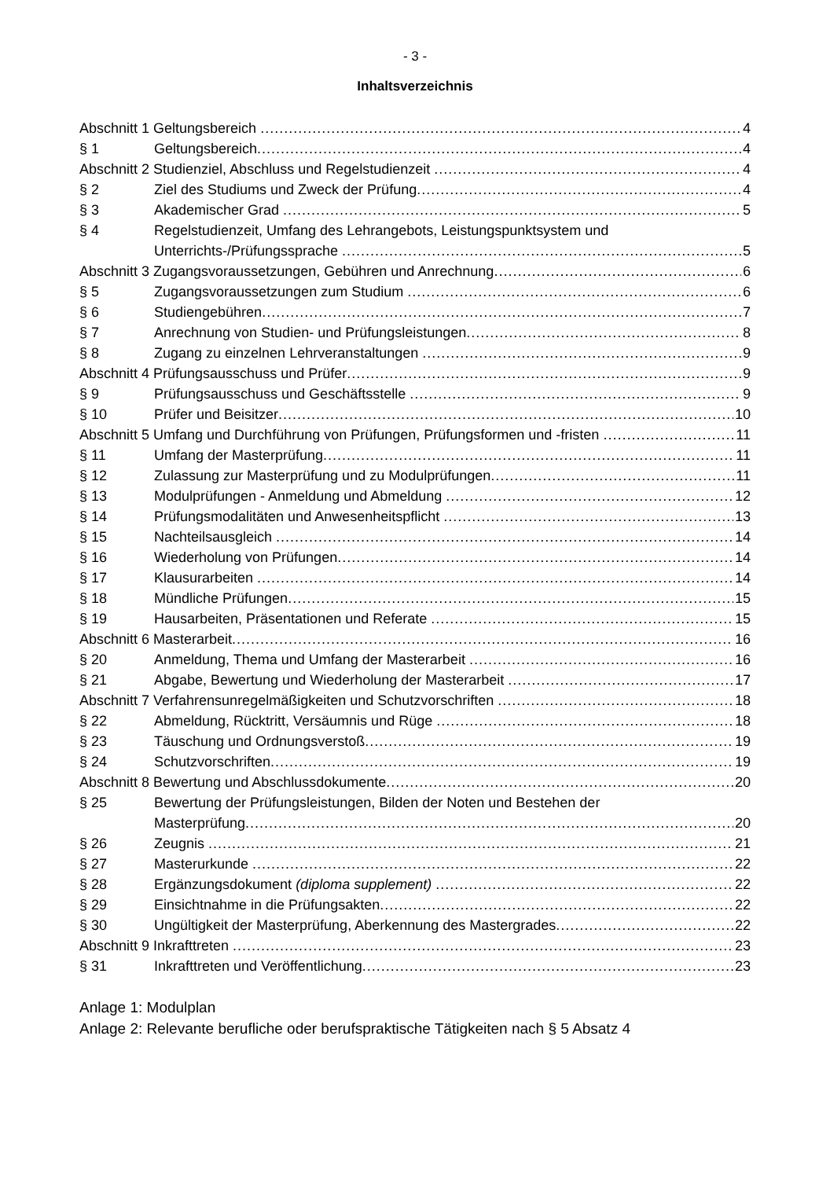- 3 -
Inhaltsverzeichnis
Abschnitt 1 Geltungsbereich 4
§ 1 Geltungsbereich 4
Abschnitt 2 Studienziel, Abschluss und Regelstudienzeit 4
§ 2 Ziel des Studiums und Zweck der Prüfung 4
§ 3 Akademischer Grad 5
§ 4 Regelstudienzeit, Umfang des Lehrangebots, Leistungspunktsystem und
Unterrichts-/Prüfungssprache 5
Abschnitt 3 Zugangsvoraussetzungen, Gebühren und Anrechnung 6
§ 5 Zugangsvoraussetzungen zum Studium 6
§ 6 Studiengebühren 7
§ 7 Anrechnung von Studien- und Prüfungsleistungen 8
§ 8 Zugang zu einzelnen Lehrveranstaltungen 9
Abschnitt 4 Prüfungsausschuss und Prüfer 9
§ 9 Prüfungsausschuss und Geschäftsstelle 9
§ 10 Prüfer und Beisitzer 10
Abschnitt 5 Umfang und Durchführung von Prüfungen, Prüfungsformen und -fristen 11
§ 11 Umfang der Masterprüfung 11
§ 12 Zulassung zur Masterprüfung und zu Modulprüfungen 11
§ 13 Modulprüfungen - Anmeldung und Abmeldung 12
§ 14 Prüfungsmodalitäten und Anwesenheitspflicht 13
§ 15 Nachteilsausgleich 14
§ 16 Wiederholung von Prüfungen 14
§ 17 Klausurarbeiten 14
§ 18 Mündliche Prüfungen 15
§ 19 Hausarbeiten, Präsentationen und Referate 15
Abschnitt 6 Masterarbeit 16
§ 20 Anmeldung, Thema und Umfang der Masterarbeit 16
§ 21 Abgabe, Bewertung und Wiederholung der Masterarbeit 17
Abschnitt 7 Verfahrensunregelmäßigkeiten und Schutzvorschriften 18
§ 22 Abmeldung, Rücktritt, Versäumnis und Rüge 18
§ 23 Täuschung und Ordnungsverstoß 19
§ 24 Schutzvorschriften 19
Abschnitt 8 Bewertung und Abschlussdokumente 20
§ 25 Bewertung der Prüfungsleistungen, Bilden der Noten und Bestehen der
Masterprüfung 20
§ 26 Zeugnis 21
§ 27 Masterurkunde 22
§ 28 Ergänzungsdokument (diploma supplement) 22
§ 29 Einsichtnahme in die Prüfungsakten 22
§ 30 Ungültigkeit der Masterprüfung, Aberkennung des Mastergrades 22
Abschnitt 9 Inkrafttreten 23
§ 31 Inkrafttreten und Veröffentlichung 23
Anlage 1: Modulplan
Anlage 2: Relevante berufliche oder berufspraktische Tätigkeiten nach § 5 Absatz 4